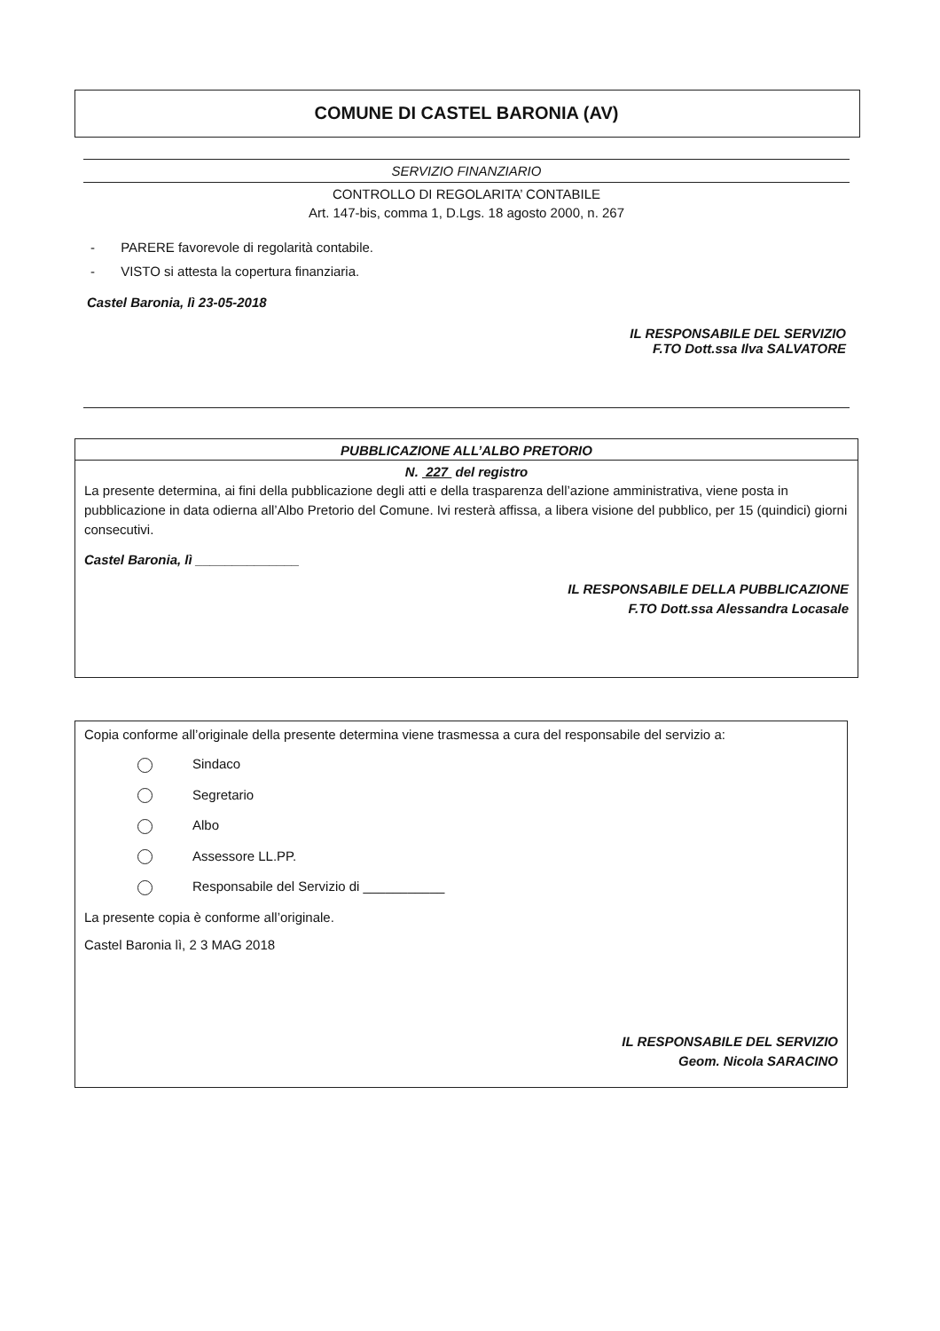COMUNE DI CASTEL BARONIA (AV)
SERVIZIO FINANZIARIO
CONTROLLO DI REGOLARITA’ CONTABILE
Art. 147-bis, comma 1, D.Lgs. 18 agosto 2000, n. 267
- PARERE favorevole di regolarità contabile.
- VISTO si attesta la copertura finanziaria.
Castel Baronia, lì 23-05-2018
IL RESPONSABILE DEL SERVIZIO
F.TO Dott.ssa Ilva SALVATORE
PUBBLICAZIONE ALL’ALBO PRETORIO
N. 227 del registro
La presente determina, ai fini della pubblicazione degli atti e della trasparenza dell’azione amministrativa, viene posta in pubblicazione in data odierna all’Albo Pretorio del Comune. Ivi resterà affissa, a libera visione del pubblico, per 15 (quindici) giorni consecutivi.
Castel Baronia, lì ______________
IL RESPONSABILE DELLA PUBBLICAZIONE
F.TO Dott.ssa Alessandra Locasale
Copia conforme all’originale della presente determina viene trasmessa a cura del responsabile del servizio a:
Sindaco
Segretario
Albo
Assessore LL.PP.
Responsabile del Servizio di ___________
La presente copia è conforme all’originale.
Castel Baronia lì, 2 3 MAG 2018
IL RESPONSABILE DEL SERVIZIO
Geom. Nicola SARACINO